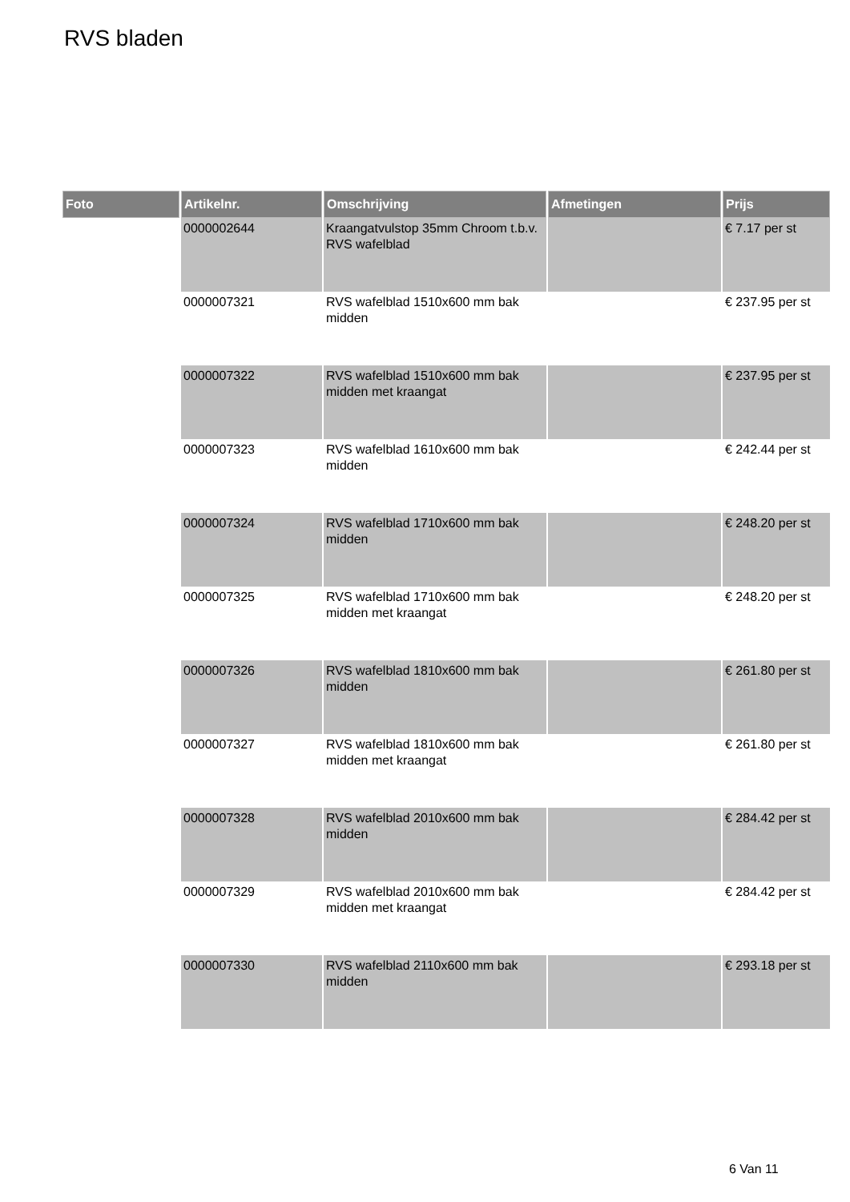RVS bladen
| Foto | Artikelnr. | Omschrijving | Afmetingen | Prijs |
| --- | --- | --- | --- | --- |
| | 0000002644 | Kraangatvulstop 35mm Chroom t.b.v. RVS wafelblad | | € 7.17 per st |
| | 0000007321 | RVS wafelblad 1510x600 mm bak midden | | € 237.95 per st |
| | 0000007322 | RVS wafelblad 1510x600 mm bak midden met kraangat | | € 237.95 per st |
| | 0000007323 | RVS wafelblad 1610x600 mm bak midden | | € 242.44 per st |
| | 0000007324 | RVS wafelblad 1710x600 mm bak midden | | € 248.20 per st |
| | 0000007325 | RVS wafelblad 1710x600 mm bak midden met kraangat | | € 248.20 per st |
| | 0000007326 | RVS wafelblad 1810x600 mm bak midden | | € 261.80 per st |
| | 0000007327 | RVS wafelblad 1810x600 mm bak midden met kraangat | | € 261.80 per st |
| | 0000007328 | RVS wafelblad 2010x600 mm bak midden | | € 284.42 per st |
| | 0000007329 | RVS wafelblad 2010x600 mm bak midden met kraangat | | € 284.42 per st |
| | 0000007330 | RVS wafelblad 2110x600 mm bak midden | | € 293.18 per st |
6 Van 11